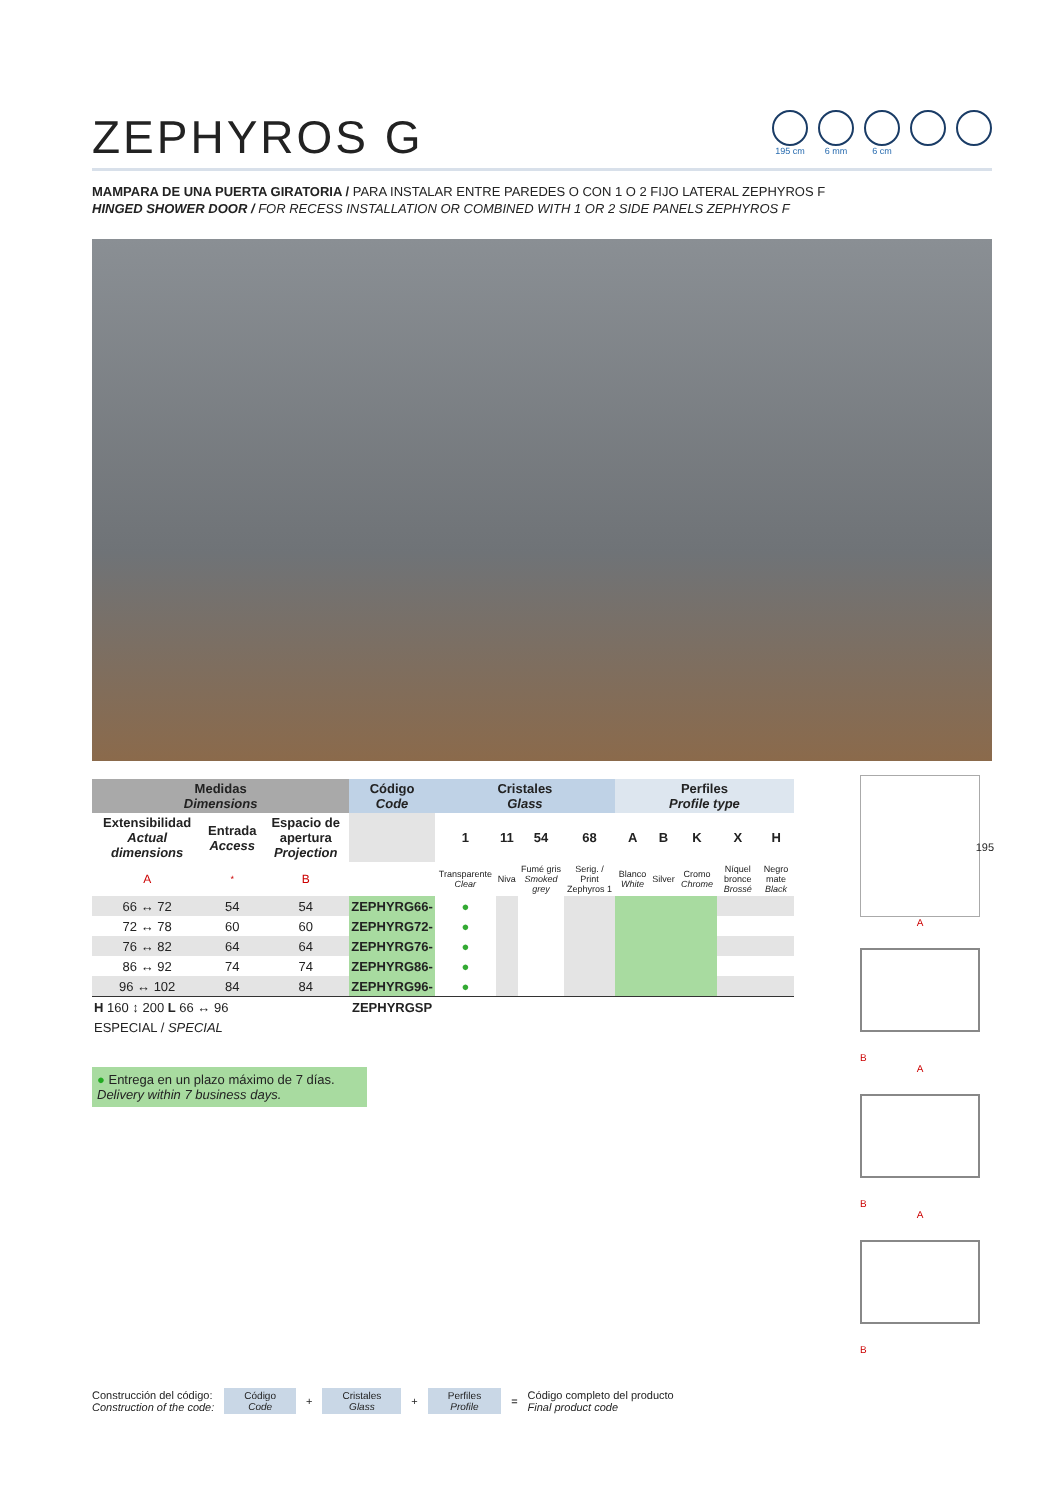ZEPHYROS G
195 cm 6 mm 6 cm
MAMPARA DE UNA PUERTA GIRATORIA / PARA INSTALAR ENTRE PAREDES O CON 1 O 2 FIJO LATERAL ZEPHYROS F
HINGED SHOWER DOOR / FOR RECESS INSTALLATION OR COMBINED WITH 1 OR 2 SIDE PANELS ZEPHYROS F
| Medidas Dimensions | | | Código Code | Cristales Glass | | | | Perfiles Profile type | | | | |
| --- | --- | --- | --- | --- | --- | --- | --- | --- | --- | --- | --- | --- |
| Extensibilidad Actual dimensions | Entrada Access | Espacio de apertura Projection | | 1 | 11 | 54 | 68 | A | B | K | X | H |
| A | * | B | | Transparente Clear | Niva | Fumé gris Smoked grey | Serig. / Print Zephyros 1 | Blanco White | Silver | Cromo Chrome | Níquel bronce Brossé | Negro mate Black |
| 66 ↔ 72 | 54 | 54 | ZEPHYRG66- | ● | | | | | | | | |
| 72 ↔ 78 | 60 | 60 | ZEPHYRG72- | ● | | | | | | | | |
| 76 ↔ 82 | 64 | 64 | ZEPHYRG76- | ● | | | | | | | | |
| 86 ↔ 92 | 74 | 74 | ZEPHYRG86- | ● | | | | | | | | |
| 96 ↔ 102 | 84 | 84 | ZEPHYRG96- | ● | | | | | | | | |
| H 160 ↕ 200 L 66 ↔ 96 | | | ZEPHYRGSP | | | | | | | | | |
| ESPECIAL / SPECIAL | | | | | | | | | | | | |
● Entrega en un plazo máximo de 7 días.
Delivery within 7 business days.
195
A
B
A
B
A
B
Construcción del código:
Construction of the code:
Código
Code
+
Cristales
Glass
+
Perfiles
Profile
=
Código completo del producto
Final product code